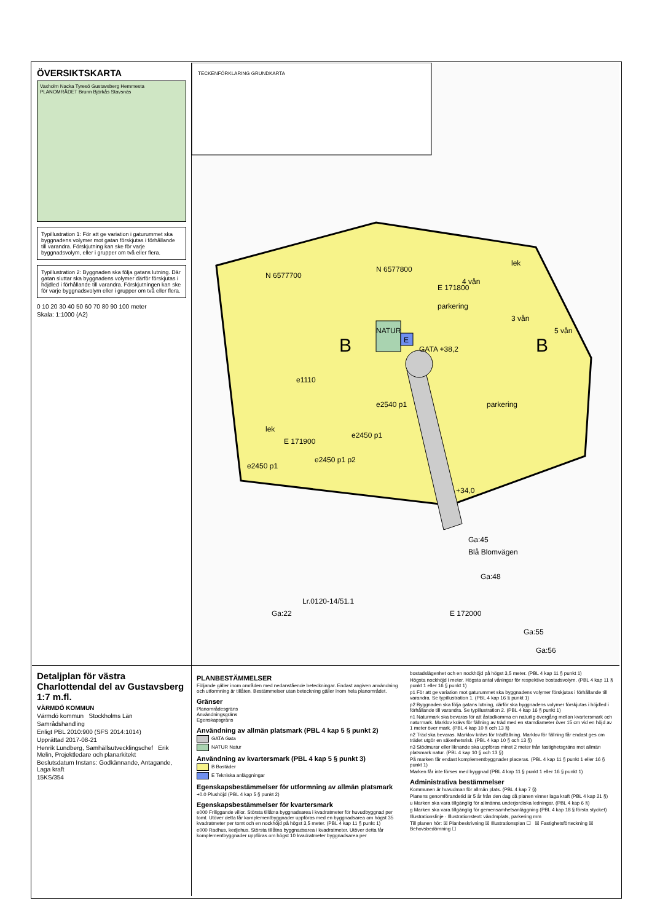ÖVERSIKTSKARTA
Vaxholm Nacka Tyresö Gustavsberg Hemmesta PLANOMRÅDET Brunn Björkås Stavsnäs
Typillustration 1: För att ge variation i gaturummet ska byggnadens volymer mot gatan förskjutas i förhållande till varandra. Förskjutning kan ske för varje byggnadsvolym, eller i grupper om två eller flera.
Typillustration 2: Byggnaden ska följa gatans lutning. Där gatan sluttar ska byggnadens volymer därför förskjutas i höjdled i förhållande till varandra. Förskjutningen kan ske för varje byggnadsvolym eller i grupper om två eller flera.
0 10 20 30 40 50 60 70 80 90 100 meter
Skala: 1:1000 (A2)
GATA +38,2
NATUR
E
B
B
e1110
e2540 p1
e2450 p1
e2450 p1 p2
e2450 p1
parkering
parkering
4 vån
3 vån
5 vån
lek
lek
+34,0
Ga:45
Ga:48
Ga:56
Ga:55
Ga:22
N 6577800
N 6577700
E 171800
E 172000
E 171900
Blå Blomvägen
Lr.0120-14/51.1
TECKENFÖRKLARING GRUNDKARTA
Detaljplan för västra Charlottendal del av Gustavsberg 1:7 m.fl.
VÄRMDÖ KOMMUN
Värmdö kommun Stockholms Län
Samrådshandling
Enligt PBL 2010:900 (SFS 2014:1014)
Upprättad 2017-08-21
Henrik Lundberg, Samhällsutvecklingschef Erik Melin, Projektledare och planarkitekt
Beslutsdatum Instans: Godkännande, Antagande, Laga kraft
15KS/354
PLANBESTÄMMELSER
Följande gäller inom områden med nedanstående beteckningar. Endast angiven användning och utformning är tillåten. Bestämmelser utan beteckning gäller inom hela planområdet.
Gränser
Planområdesgräns
Användningsgräns
Egenskapsgräns
Användning av allmän platsmark (PBL 4 kap 5 § punkt 2)
GATA Gata
NATUR Natur
Användning av kvartersmark (PBL 4 kap 5 § punkt 3)
B Bostäder
E Tekniska anläggningar
Egenskapsbestämmelser för utformning av allmän platsmark
+0.0 Plushöjd (PBL 4 kap 5 § punkt 2)
Egenskapsbestämmelser för kvartersmark
e000 Friliggande villor. Största tillåtna byggnadsarea i kvadratmeter för huvudbyggnad per tomt. Utöver detta får komplementbyggnader uppföras med en byggnadsarea om högst 35 kvadratmeter per tomt och en nockhöjd på högst 3,5 meter. (PBL 4 kap 11 § punkt 1)
e000 Radhus, kedjehus. Största tillåtna byggnadsarea i kvadratmeter. Utöver detta får komplementbyggnader uppföras om högst 10 kvadratmeter byggnadsarea per bostadslägenhet och en nockhöjd på högst 3,5 meter. (PBL 4 kap 11 § punkt 1)
Högsta nockhöjd i meter. Högsta antal våningar för respektive bostadsvolym. (PBL 4 kap 11 § punkt 1 eller 16 § punkt 1)
p1 För att ge variation mot gaturummet ska byggnadens volymer förskjutas i förhållande till varandra. Se typillustration 1. (PBL 4 kap 16 § punkt 1)
p2 Byggnaden ska följa gatans lutning, därför ska byggnadens volymer förskjutas i höjdled i förhållande till varandra. Se typillustration 2. (PBL 4 kap 16 § punkt 1)
n1 Naturmark ska bevaras för att åstadkomma en naturlig övergång mellan kvartersmark och naturmark. Marklov krävs för fällning av träd med en stamdiameter över 15 cm vid en höjd av 1 meter över mark. (PBL 4 kap 10 § och 13 §)
n2 Träd ska bevaras. Marklov krävs för trädfällning. Marklov för fällning får endast ges om trädet utgör en säkerhetsrisk. (PBL 4 kap 10 § och 13 §)
n3 Stödmurar eller liknande ska uppföras minst 2 meter från fastighetsgräns mot allmän platsmark natur. (PBL 4 kap 10 § och 13 §)
På marken får endast komplementbyggnader placeras. (PBL 4 kap 11 § punkt 1 eller 16 § punkt 1)
Marken får inte förses med byggnad (PBL 4 kap 11 § punkt 1 eller 16 § punkt 1)
Administrativa bestämmelser
Kommunen är huvudman för allmän plats. (PBL 4 kap 7 §)
Planens genomförandetid är 5 år från den dag då planen vinner laga kraft (PBL 4 kap 21 §)
u Marken ska vara tillgänglig för allmänna underjordiska ledningar. (PBL 4 kap 6 §)
g Marken ska vara tillgänglig för gemensamhetsanläggning (PBL 4 kap 18 § första stycket)
Illustrationslinje · Illustrationstext: vändmplats, parkering mm
Till planen hör: ☒ Planbeskrivning ☒ Illustrationsplan ☐ ☒ Fastighetsförteckning ☒ Behovsbedömning ☐